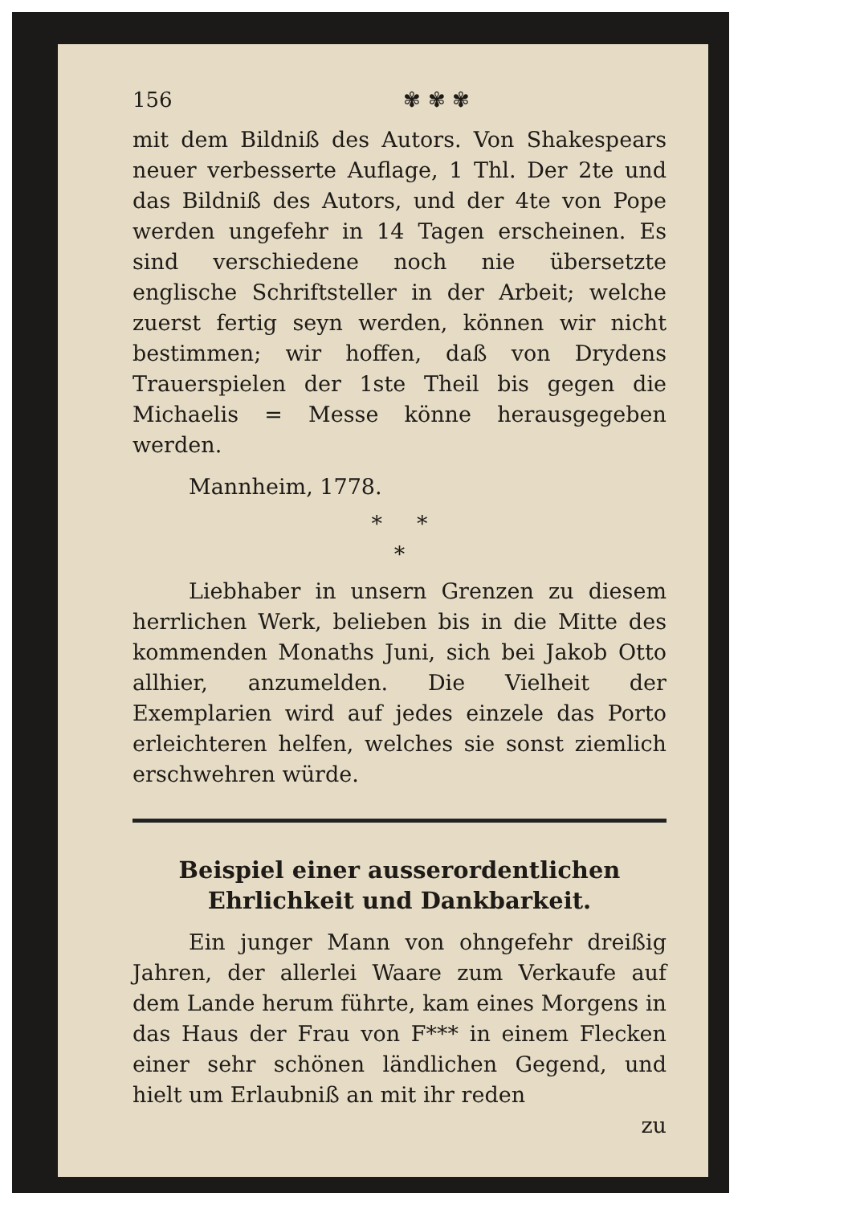156 ✾ ✾ ✾
mit dem Bildniß des Autors. Von Shakespears neuer verbesserte Auflage, 1 Thl. Der 2te und das Bildniß des Autors, und der 4te von Pope werden ungefehr in 14 Tagen erscheinen. Es sind verschiedene noch nie übersetzte englische Schriftsteller in der Arbeit; welche zuerst fertig seyn werden, können wir nicht bestimmen; wir hoffen, daß von Drydens Trauerspielen der 1ste Theil bis gegen die Michaelis = Messe könne herausgegeben werden.
Mannheim, 1778.
* *
*
Liebhaber in unsern Grenzen zu diesem herrlichen Werk, belieben bis in die Mitte des kommenden Monaths Juni, sich bei Jakob Otto allhier, anzumelden. Die Vielheit der Exemplarien wird auf jedes einzele das Porto erleichteren helfen, welches sie sonst ziemlich erschwehren würde.
Beispiel einer ausserordentlichen Ehrlichkeit und Dankbarkeit.
Ein junger Mann von ohngefehr dreißig Jahren, der allerlei Waare zum Verkaufe auf dem Lande herum führte, kam eines Morgens in das Haus der Frau von F*** in einem Flecken einer sehr schönen ländlichen Gegend, und hielt um Erlaubniß an mit ihr reden
zu